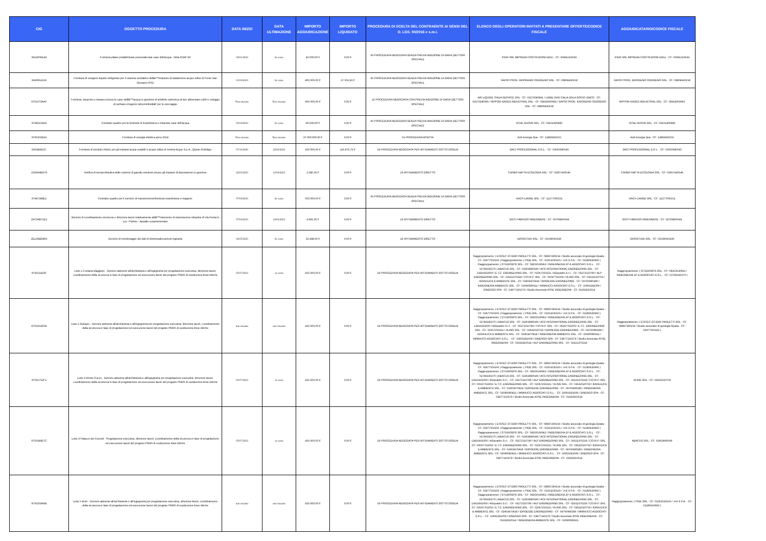| CIG | OGGETTO PROCEDURA | DATA INIZIO | DATA ULTIMAZIONE | IMPORTO AGGIUDICAZIONE | IMPORTO LIQUIDATO | PROCEDURA DI SCELTA DEL CONTRAENTE AI SENSI DEL D. LGS. 50/2016 e s.m.i. | ELENCO DEGLI OPERATORI INVITATI A PRESENTARE OFFERTE/CODICE FISCALE | AGGIUDICATARIO/CODICE FISCALE |
| --- | --- | --- | --- | --- | --- | --- | --- | --- |
| 9612006E44 | Fornitura platee prefabbricate personalizzate case dell'acqua - Ditta ICEM Srl | 19/01/2023 | In corso | 40.000,00 € | 0,00 € | 06-PROCEDURA NEGOZIATA SENZA PREVIA INDIZIONE DI GARA (SETTORI SPECIALI) | ICEM SRL IMPRESA COSTRUZIONI EDILI - CF: 00491310546 | ICEM SRL IMPRESA COSTRUZIONI EDILI - CF: 00491310546 |
| 9630952104 | Fornitura di ossigeno liquido refrigerato per il sistema ossidativo dellâ€™impianto di trattamento acque reflue di Ponte San Giovanni (PG) | 01/02/2023 | In corso | 400.000,00 € | 37.501,83 € | 06-PROCEDURA NEGOZIATA SENZA PREVIA INDIZIONE DI GARA (SETTORI SPECIALI) | SAPIO PROD. IDROGENO OSSIGENO SRL - CF: 08804430158 | SAPIO PROD. IDROGENO OSSIGENO SRL - CF: 08804430158 |
| 9701073AAF | Fornitura, trasporto e travaso presso le case dellâ€™acqua in gestione di anidride carbonica di tipo alimentare e290 e noleggio di serbatoi criogenici â€œminibulkâ€ per lo stoccaggio | Non iniziato | Non iniziato | 450.000,00 € | 0,00 € | 22-PROCEDURA NEGOZIATA CON PREVIA INDIZIONE DI GARA (SETTORI SPECIALI) | AIR LIQUIDE ITALIA SERVICE SRL - CF: 03270040961 / LINDE GAS ITALIA SRLA SOCIO UNICO - CF: 02670240585 / NIPPON GASES INDUSTRIAL SRL - CF: 08418350966 / SAPIO PROD. IDROGENO OSSIGENO SRL - CF: 08804430158 | NIPPON GASES INDUSTRIAL SRL - CF: 08418350966 |
| 974451542A | Contratto quadro per la fornitura di ricambistica e chiavette case dell'acqua | 05/04/2023 | In corso | 80.000,00 € | 0,00 € | 06-PROCEDURA NEGOZIATA SENZA PREVIA INDIZIONE DI GARA (SETTORI SPECIALI) | ISTAL NUOVA SRL - CF: 03101400483 | ISTAL NUOVA SRL - CF: 03101400483 |
| 9760250D16 | Fornitura di energia elettrica anno 2024 | Non iniziato | Non iniziato | 37.000.000,00 € | 0,00 € | 01-PROCEDURA APERTA | A2A Energia Spa - CF: 12883420155 | A2A Energia Spa - CF: 12883420155 |
| 8353844227 | Fornitura di prodotti chimici per gli impianti acque potabili e acque reflue di Umbra Acque S.p.A,, Quinto d'obbligo | 07/10/2020 | 22/06/2023 | 100.000,00 € | 116.876,76 € | 33-PROCEDURA NEGOZIATA PER AFFIDAMENTI SOTTO SOGLIA | SACI PROFESSIONAL S.R.L. - CF: 03050390545 | SACI PROFESSIONAL S.R.L. - CF: 03050390545 |
| Z293A6BD78 | Verifica di tenuta idraulica delle cisterne di gasolio esistenti presso gli impianti di depurazione in gestione | 22/03/2023 | 13/04/2023 | 2.580,00 € | 0,00 € | 23-AFFIDAMENTO DIRETTO | CARBO NAFTA ECOLOGIA SRL - CF: 02857430546 | CARBO NAFTA ECOLOGIA SRL - CF: 02857430546 |
| 97447348E2 | Contratto quadro per il servizio di manutenzione/fornitura ricambistica e reagenti. | 07/04/2023 | In corso | 550.000,00 € | 0,00 € | 06-PROCEDURA NEGOZIATA SENZA PREVIA INDIZIONE DI GARA (SETTORI SPECIALI) | HACH LANGE SRL - CF: 11277000151 | HACH LANGE SRL - CF: 11277000151 |
| Z6C3AB71E5 | Servizio di coordinamento sicurezza e direzione lavori relativamente allâ€™intervento di sistemazione idraulica di Via Roma in Loc. Pistrino - Appalto complementare | 07/04/2023 | 12/04/2023 | 4.992,00 € | 0,00 € | 23-AFFIDAMENTO DIRETTO | SISTI FABRIZIO INGEGNERE - CF: 02709860544 | SISTI FABRIZIO INGEGNERE - CF: 02709860544 |
| ZE13ABD806 | Servizio di monitoraggio dei dati di distrettualizzazione fognaria | 02/05/2023 | In corso | 32.448,00 € | 0,00 € | 23-AFFIDAMENTO DIRETTO | IDROSTUDI SRL - CF: 01039560329 | IDROSTUDI SRL - CF: 01039560329 |
| 9750131E9F | Lotto 1 Fontana Maggiore - Servizio attinente all'architettura e all'ingegneria per progettazione esecutiva, direzione lavori, coordinamento della sicurezza in fase di progettazione ed esecuzione lavori del progetto PNRR di sostituzione linee idriche | 05/07/2023 | in corso | 425.000,00 € | 0,00 € | 33-PROCEDURA NEGOZIATA PER AFFIDAMENTI SOTTO SOGLIA | Raggruppamento: ( ETATEC STUDIO PAOLETTI SRL - CF: 08897290154 / Studio associato di geologia Spada - CF: 02977550165 ) Raggruppamento: ( PIDE SRL - CF: 02351020165 / J+S S.P.A. - CF: 02280620960 ) Raggruppamento: ( STUDIOSPS SRL - CF: 08203530962 / INGEGNERIA 2P & ASSOCIATI S.R.L. - CF: 02786330270 ) ABACUS SRL - CF: 02453890549 / ACS INTERNATIONAL ENGINEERING SRL - CF: 13416661000 / E.T.C. ENGINEERING SRL - CF: 02067250221 / AGquadro S.r.l. - CF: 03271510780 / ALP ENGINEERING SRL - CF: 02621370218 / CO.RI.P. SRL - CF: 06597761003 / IA.ING SRL - CF: 03632520759 / IDRAULICA & AMBIENTE SRL - CF: 02403470418 / IDROESSE ENGINEERING - CF: 04760490286 / INGEGNERIA AMBIENTE SRL - CF: 02090080421 / MINNUCCI ASSOCIATI S.R.L. - CF: 10956281009 / SINERGO SPA - CF: 03877160279 / Studio Associato ATRE INGEGNERIA - CF: 01932910514 | Raggruppamento: ( STUDIOSPS SRL - CF: 08203530962 / INGEGNERIA 2P & ASSOCIATI S.R.L. - CF: 02786330270 ) |
| 97501530CB | Lotto 2 Subasio - Servizio attinente all'architettura e all'ingegneria per progettazione esecutiva, direzione lavori, coordinamento della sicurezza in fase di progettazione ed esecuzione lavori del progetto PNRR di sostituzione linee idriche | non iniziato | non iniziato | 425.000,00 € | 0,00 € | 33-PROCEDURA NEGOZIATA PER AFFIDAMENTI SOTTO SOGLIA | Raggruppamento: ( ETATEC STUDIO PAOLETTI SRL - CF: 08897290154 / Studio associato di geologia Spada - CF: 02977550165 ) Raggruppamento: ( PIDE SRL - CF: 02351020165 / J+S S.P.A. - CF: 02280620960 ) Raggruppamento: ( STUDIOSPS SRL - CF: 08203530962 / INGEGNERIA 2P & ASSOCIATI S.R.L. - CF: 02786330270 ) ABACUS SRL - CF: 02453890549 / ACS INTERNATIONAL ENGINEERING SRL - CF: 13416661000 / AGquadro S.r.l. - CF: 03271510780 / CO.RI.P. SRL - CF: 06597761003 / E.T.C. ENGINEERING SRL - CF: 02067250221 / IA.ING SRL - CF: 03632520759 / IDROESSE ENGINEERING - CF: 04760490286 / IDRAULICA & AMBIENTE SRL - CF: 02403470418 / INGEGNERIA AMBIENTE SRL - CF: 02090080421 / MINNUCCI ASSOCIATI S.R.L. - CF: 10956281009 / SINERGO SPA - CF: 03877160279 / Studio Associato ATRE INGEGNERIA - CF: 01932910514 / ALP ENGINEERING SRL - CF: 02621370218 | Raggruppamento: ( ETATEC STUDIO PAOLETTI SRL - CF: 08897290154 / Studio associato di geologia Spada - CF: 02977550165 ) |
| 97501752F2 | Lotto 3 Monte Cucco - Servizio attinente all'architettura e all'ingegneria per progettazione esecutiva, direzione lavori, coordinamento della sicurezza in fase di progettazione ed esecuzione lavori del progetto PNRR di sostituzione linee idriche | 05/07/2023 | in corso | 425.000,00 € | 0,00 € | 33-PROCEDURA NEGOZIATA PER AFFIDAMENTI SOTTO SOGLIA | Raggruppamento: ( ETATEC STUDIO PAOLETTI SRL - CF: 08897290154 / Studio associato di geologia Spada - CF: 02977550165 ) Raggruppamento: ( PIDE SRL - CF: 02351020165 / J+S S.P.A. - CF: 02280620960 ) Raggruppamento: ( STUDIOSPS SRL - CF: 08203530962 / INGEGNERIA 2P & ASSOCIATI S.R.L. - CF: 02786330270 ) ABACUS SRL - CF: 02453890549 / ACS INTERNATIONAL ENGINEERING SRL - CF: 13416661000 / AGquadro S.r.l. - CF: 03271510780 / ALP ENGINEERING SRL - CF: 02621370218 / CO.RI.P. SRL - CF: 06597761003 / E.T.C. ENGINEERING SRL - CF: 02067250221 / IA.ING SRL - CF: 03632520759 / IDRAULICA & AMBIENTE SRL - CF: 02403470418 / IDROESSE ENGINEERING - CF: 04760490286 / INGEGNERIA AMBIENTE SRL - CF: 02090080421 / MINNUCCI ASSOCIATI S.R.L. - CF: 10956281009 / SINERGO SPA - CF: 03877160279 / Studio Associato ATRE INGEGNERIA - CF: 01932910514 | IA.ING SRL - CF: 03632520759 |
| 9750189E7C | Lotto 4 Palazzo dei Consoli - Progettazione esecutiva, direzione lavori, coordinamento della sicurezza in fase di progettazione ed esecuzione lavori del progetto PNRR di sostituzione linee idriche | 05/07/2023 | in corso | 425.000,00 € | 0,00 € | 33-PROCEDURA NEGOZIATA PER AFFIDAMENTI SOTTO SOGLIA | Raggruppamento: ( ETATEC STUDIO PAOLETTI SRL - CF: 08897290154 / Studio associato di geologia Spada - CF: 02977550165 ) Raggruppamento: ( PIDE SRL - CF: 02351020165 / J+S S.P.A. - CF: 02280620960 ) Raggruppamento: ( STUDIOSPS SRL - CF: 08203530962 / INGEGNERIA 2P & ASSOCIATI S.R.L. - CF: 02786330270 ) ABACUS SRL - CF: 02453890549 / ACS INTERNATIONAL ENGINEERING SRL - CF: 13416661000 / AGquadro S.r.l. - CF: 03271510780 / ALP ENGINEERING SRL - CF: 02621370218 / CO.RI.P. SRL - CF: 06597761003 / E.T.C. ENGINEERING SRL - CF: 02067250221 / IA.ING SRL - CF: 03632520759 / IDRAULICA & AMBIENTE SRL - CF: 02403470418 / IDROESSE ENGINEERING - CF: 04760490286 / INGEGNERIA AMBIENTE SRL - CF: 02090080421 / MINNUCCI ASSOCIATI S.R.L. - CF: 10956281009 / SINERGO SPA - CF: 03877160279 / Studio Associato ATRE INGEGNERIA - CF: 01932910514 | ABACUS SRL - CF: 02453890549 |
| 9750203A0B | Lotto 5 Burri - Servizio attinente all'architettura e all'ingegneria per progettazione esecutiva, direzione lavori, coordinamento della sicurezza in fase di progettazione ed esecuzione lavori del progetto PNRR di sostituzione linee idriche | non iniziato | non iniziato | 425.000,00 € | 0,00 € | 33-PROCEDURA NEGOZIATA PER AFFIDAMENTI SOTTO SOGLIA | Raggruppamento: ( ETATEC STUDIO PAOLETTI SRL - CF: 08897290154 / Studio associato di geologia Spada - CF: 02977550165 ) Raggruppamento: ( PIDE SRL - CF: 02351020165 / J+S S.P.A. - CF: 02280620960 ) Raggruppamento: ( STUDIOSPS SRL - CF: 08203530962 / INGEGNERIA 2P & ASSOCIATI S.R.L. - CF: 02786330270 ) ABACUS SRL - CF: 02453890549 / ACS INTERNATIONAL ENGINEERING SRL - CF: 13416661000 / AGquadro S.r.l. - CF: 03271510780 / ALP ENGINEERING SRL - CF: 02621370218 / CO.RI.P. SRL - CF: 06597761003 / E.T.C. ENGINEERING SRL - CF: 02067250221 / IA.ING SRL - CF: 03632520759 / IDRAULICA & AMBIENTE SRL - CF: 02403470418 / IDROESSE ENGINEERING - CF: 04760490286 / MINNUCCI ASSOCIATI S.R.L. - CF: 10956281009 / SINERGO SPA - CF: 03877160279 / Studio Associato ATRE INGEGNERIA - CF: 01932910514 / INGEGNERIA AMBIENTE SRL - CF: 02090080421 | Raggruppamento: ( PIDE SRL - CF: 02351020165 / J+S S.P.A. - CF: 02280620960 ) |